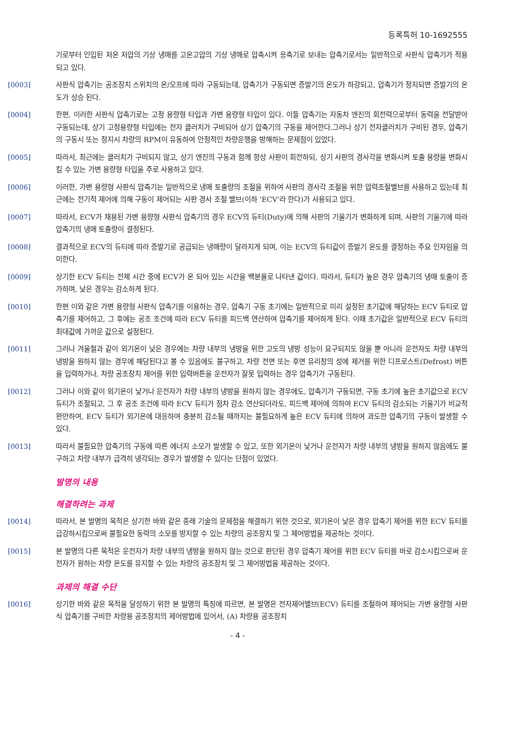등록특허 10-1692555
기로부터 인입된 저온 저압의 기상 냉매를 고온고압의 기상 냉매로 압축시켜 응축기로 보내는 압축기로서는 일반적으로 사판식 압축기가 적용되고 있다.
[0003]
사판식 압축기는 공조장치 스위치의 온/오프에 따라 구동되는데, 압축기가 구동되면 증발기의 온도가 하강되고, 압축기가 정지되면 증발기의 온도가 상승 된다.
[0004]
한편, 이러한 사판식 압축기로는 고정 용량형 타입과 가변 용량형 타입이 있다. 이들 압축기는 자동차 엔진의 회전력으로부터 동력을 전달받아 구동되는데, 상기 고정용량형 타입에는 전자 클러치가 구비되어 상기 압축기의 구동을 제어한다.그러나 상기 전자클러치가 구비된 경우, 압축기의 구동시 또는 정지시 차량의 RPM이 유동하여 안정적인 차량운행을 방해하는 문제점이 있었다.
[0005]
따라서, 최근에는 클러치가 구비되지 않고, 상기 엔진의 구동과 함께 항상 사판이 회전하되, 상기 사판의 경사각을 변화시켜 토출 용량을 변화시킬 수 있는 가변 용량형 타입을 주로 사용하고 있다.
[0006]
이러한, 가변 용량형 사판식 압축기는 일반적으로 냉매 토출량의 조절을 위하여 사판의 경사각 조절을 위한 압력조절밸브를 사용하고 있는데 최근에는 전기적 제어에 의해 구동이 제어되는 사판 경사 조절 밸브(이하 'ECV'라 한다)가 사용되고 있다.
[0007]
따라서, ECV가 채용된 가변 용량형 사판식 압축기의 경우 ECV의 듀티(Duty)에 의해 사판의 기울기가 변화하게 되며, 사판의 기울기에 따라 압축기의 냉매 토출량이 결정된다.
[0008]
결과적으로 ECV의 듀티에 따라 증발기로 공급되는 냉매량이 달라지게 되며, 이는 ECV의 듀티값이 증발기 온도를 결정하는 주요 인자임을 의미한다.
[0009]
상기한 ECV 듀티는 전체 시간 중에 ECV가 온 되어 있는 시간을 백분율로 나타낸 값이다. 따라서, 듀티가 높은 경우 압축기의 냉매 토출이 증가하며, 낮은 경우는 감소하게 된다.
[0010]
한편 이와 같은 가변 용량형 사판식 압축기를 이용하는 경우, 압축기 구동 초기에는 일반적으로 미리 설정된 초기값에 해당하는 ECV 듀티로 압축기를 제어하고, 그 후에는 공조 조건에 따라 ECV 듀티를 피드백 연산하여 압축기를 제어하게 된다. 이때 초기값은 일반적으로 ECV 듀티의 최대값에 가까운 값으로 설정된다.
[0011]
그러나 겨울철과 같이 외기온이 낮은 경우에는 차량 내부의 냉방을 위한 고도의 냉방 성능이 요구되지도 않을 뿐 아니라 운전자도 차량 내부의 냉방을 원하지 않는 경우에 해당된다고 볼 수 있음에도 불구하고, 차량 전면 또는 후면 유리창의 성에 제거를 위한 디프로스트(Defrost) 버튼을 입력하거나, 차량 공조장치 제어를 위한 입력버튼을 운전자가 잘못 입력하는 경우 압축기가 구동된다.
[0012]
그러나 이와 같이 외기온이 낮거나 운전자가 차량 내부의 냉방을 원하지 않는 경우에도, 압축기가 구동되면, 구동 초기에 높은 초기값으로 ECV 듀티가 조절되고, 그 후 공조 조건에 따라 ECV 듀티가 점차 감소 연산되더라도, 피드백 제어에 의하여 ECV 듀티의 감소되는 기울기가 비교적 완만하여, ECV 듀티가 외기온에 대응하여 충분히 감소될 때까지는 불필요하게 높은 ECV 듀티에 의하여 과도한 압축기의 구동이 발생할 수 있다.
[0013]
따라서 불필요한 압축기의 구동에 따른 에너지 소모가 발생할 수 있고, 또한 외기온이 낮거나 운전자가 차량 내부의 냉방을 원하지 않음에도 불구하고 차량 내부가 급격히 냉각되는 경우가 발생할 수 있다는 단점이 있었다.
발명의 내용
해결하려는 과제
[0014]
따라서, 본 발명의 목적은 상기한 바와 같은 종래 기술의 문제점을 해결하기 위한 것으로, 외기온이 낮은 경우 압축기 제어를 위한 ECV 듀티를 급강하시킴으로써 불필요한 동력의 소모를 방지할 수 있는 차량의 공조장치 및 그 제어방법을 제공하는 것이다.
[0015]
본 발명의 다른 목적은 운전자가 차량 내부의 냉방을 원하지 않는 것으로 판단된 경우 압축기 제어를 위한 ECV 듀티를 바로 감소시킴으로써 운전자가 원하는 차량 온도를 유지할 수 있는 차량의 공조장치 및 그 제어방법을 제공하는 것이다.
과제의 해결 수단
[0016]
상기한 바와 같은 목적을 달성하기 위한 본 발명의 특징에 따르면, 본 발명은 전자제어밸브(ECV) 듀티를 조절하여 제어되는 가변 용량형 사판식 압축기를 구비한 차량용 공조장치의 제어방법에 있어서, (A) 차량용 공조장치
- 4 -